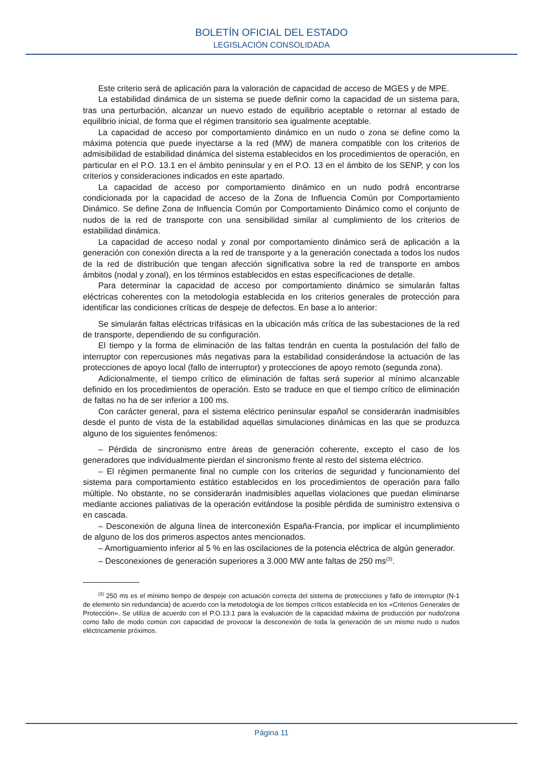BOLETÍN OFICIAL DEL ESTADO
LEGISLACIÓN CONSOLIDADA
Este criterio será de aplicación para la valoración de capacidad de acceso de MGES y de MPE.
La estabilidad dinámica de un sistema se puede definir como la capacidad de un sistema para, tras una perturbación, alcanzar un nuevo estado de equilibrio aceptable o retornar al estado de equilibrio inicial, de forma que el régimen transitorio sea igualmente aceptable.
La capacidad de acceso por comportamiento dinámico en un nudo o zona se define como la máxima potencia que puede inyectarse a la red (MW) de manera compatible con los criterios de admisibilidad de estabilidad dinámica del sistema establecidos en los procedimientos de operación, en particular en el P.O. 13.1 en el ámbito peninsular y en el P.O. 13 en el ámbito de los SENP, y con los criterios y consideraciones indicados en este apartado.
La capacidad de acceso por comportamiento dinámico en un nudo podrá encontrarse condicionada por la capacidad de acceso de la Zona de Influencia Común por Comportamiento Dinámico. Se define Zona de Influencia Común por Comportamiento Dinámico como el conjunto de nudos de la red de transporte con una sensibilidad similar al cumplimiento de los criterios de estabilidad dinámica.
La capacidad de acceso nodal y zonal por comportamiento dinámico será de aplicación a la generación con conexión directa a la red de transporte y a la generación conectada a todos los nudos de la red de distribución que tengan afección significativa sobre la red de transporte en ambos ámbitos (nodal y zonal), en los términos establecidos en estas especificaciones de detalle.
Para determinar la capacidad de acceso por comportamiento dinámico se simularán faltas eléctricas coherentes con la metodología establecida en los criterios generales de protección para identificar las condiciones críticas de despeje de defectos. En base a lo anterior:
Se simularán faltas eléctricas trifásicas en la ubicación más crítica de las subestaciones de la red de transporte, dependiendo de su configuración.
El tiempo y la forma de eliminación de las faltas tendrán en cuenta la postulación del fallo de interruptor con repercusiones más negativas para la estabilidad considerándose la actuación de las protecciones de apoyo local (fallo de interruptor) y protecciones de apoyo remoto (segunda zona).
Adicionalmente, el tiempo crítico de eliminación de faltas será superior al mínimo alcanzable definido en los procedimientos de operación. Esto se traduce en que el tiempo crítico de eliminación de faltas no ha de ser inferior a 100 ms.
Con carácter general, para el sistema eléctrico peninsular español se considerarán inadmisibles desde el punto de vista de la estabilidad aquellas simulaciones dinámicas en las que se produzca alguno de los siguientes fenómenos:
– Pérdida de sincronismo entre áreas de generación coherente, excepto el caso de los generadores que individualmente pierdan el sincronismo frente al resto del sistema eléctrico.
– El régimen permanente final no cumple con los criterios de seguridad y funcionamiento del sistema para comportamiento estático establecidos en los procedimientos de operación para fallo múltiple. No obstante, no se considerarán inadmisibles aquellas violaciones que puedan eliminarse mediante acciones paliativas de la operación evitándose la posible pérdida de suministro extensiva o en cascada.
– Desconexión de alguna línea de interconexión España-Francia, por implicar el incumplimiento de alguno de los dos primeros aspectos antes mencionados.
– Amortiguamiento inferior al 5 % en las oscilaciones de la potencia eléctrica de algún generador.
– Desconexiones de generación superiores a 3.000 MW ante faltas de 250 ms<sup>(3)</sup>.
<sup>(3)</sup> 250 ms es el mínimo tiempo de despeje con actuación correcta del sistema de protecciones y fallo de interruptor (N-1 de elemento sin redundancia) de acuerdo con la metodología de los tiempos críticos establecida en los «Criterios Generales de Protección». Se utiliza de acuerdo con el P.O.13.1 para la evaluación de la capacidad máxima de producción por nudo/zona como fallo de modo común con capacidad de provocar la desconexión de toda la generación de un mismo nudo o nudos eléctricamente próximos.
Página 11